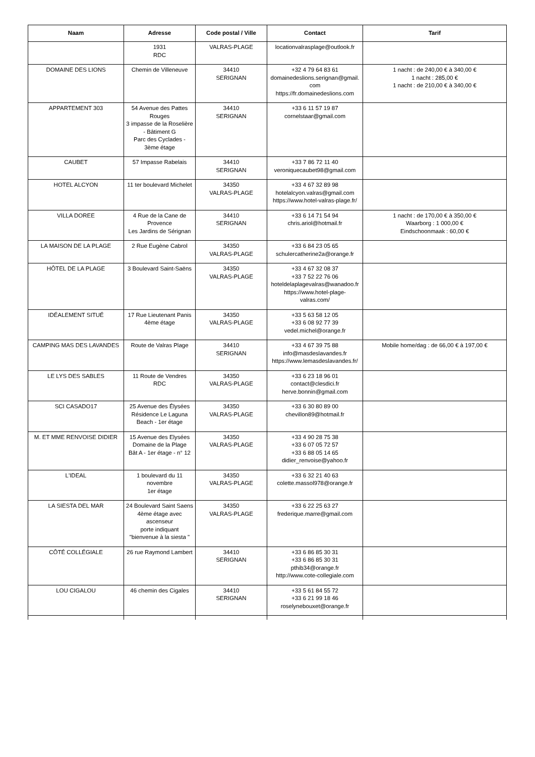| Naam | Adresse | Code postal / Ville | Contact | Tarif |
| --- | --- | --- | --- | --- |
| | 1931 RDC | VALRAS-PLAGE | locationvalrasplage@outlook.fr | |
| DOMAINE DES LIONS | Chemin de Villeneuve | 34410 SERIGNAN | +32 4 79 64 83 61 domainedeslions.serignan@gmail.com https://fr.domainedeslions.com | 1 nacht : de 240,00 € à 340,00 € 1 nacht : 285,00 € 1 nacht : de 210,00 € à 340,00 € |
| APPARTEMENT 303 | 54 Avenue des Pattes Rouges 3 impasse de la Roselière - Bâtiment G Parc des Cyclades - 3ème étage | 34410 SERIGNAN | +33 6 11 57 19 87 cornelstaar@gmail.com | |
| CAUBET | 57 Impasse Rabelais | 34410 SERIGNAN | +33 7 86 72 11 40 veroniquecaubet98@gmail.com | |
| HOTEL ALCYON | 11 ter boulevard Michelet | 34350 VALRAS-PLAGE | +33 4 67 32 89 98 hotelalcyon.valras@gmail.com https://www.hotel-valras-plage.fr/ | |
| VILLA DOREE | 4 Rue de la Cane de Provence Les Jardins de Sérignan | 34410 SERIGNAN | +33 6 14 71 54 94 chris.ariol@hotmail.fr | 1 nacht : de 170,00 € à 350,00 € Waarborg : 1 000,00 € Eindschoonmaak : 60,00 € |
| LA MAISON DE LA PLAGE | 2 Rue Eugène Cabrol | 34350 VALRAS-PLAGE | +33 6 84 23 05 65 schulercatherine2a@orange.fr | |
| HÔTEL DE LA PLAGE | 3 Boulevard Saint-Saëns | 34350 VALRAS-PLAGE | +33 4 67 32 08 37 +33 7 52 22 76 06 hoteldelaplagevalras@wanadoo.fr https://www.hotel-plage-valras.com/ | |
| IDÉALEMENT SITUÉ | 17 Rue Lieutenant Panis 4ème étage | 34350 VALRAS-PLAGE | +33 5 63 58 12 05 +33 6 08 92 77 39 vedel.michel@orange.fr | |
| CAMPING MAS DES LAVANDES | Route de Valras Plage | 34410 SERIGNAN | +33 4 67 39 75 88 info@masdeslavandes.fr https://www.lemasdeslavandes.fr/ | Mobile home/dag : de 66,00 € à 197,00 € |
| LE LYS DES SABLES | 11 Route de Vendres RDC | 34350 VALRAS-PLAGE | +33 6 23 18 96 01 contact@clesdici.fr herve.bonnin@gmail.com | |
| SCI CASADO17 | 25 Avenue des Élysées Résidence Le Laguna Beach - 1er étage | 34350 VALRAS-PLAGE | +33 6 30 80 89 00 chevillon89@hotmail.fr | |
| M. ET MME RENVOISE DIDIER | 15 Avenue des Elysées Domaine de la Plage Bât A - 1er étage - n° 12 | 34350 VALRAS-PLAGE | +33 4 90 28 75 38 +33 6 07 05 72 57 +33 6 88 05 14 65 didier_renvoise@yahoo.fr | |
| L'IDEAL | 1 boulevard du 11 novembre 1er étage | 34350 VALRAS-PLAGE | +33 6 32 21 40 63 colette.massol978@orange.fr | |
| LA SIESTA DEL MAR | 24 Boulevard Saint Saens 4ème étage avec ascenseur porte indiquant "bienvenue à la siesta " | 34350 VALRAS-PLAGE | +33 6 22 25 63 27 frederique.marre@gmail.com | |
| CÔTÉ COLLÉGIALE | 26 rue Raymond Lambert | 34410 SERIGNAN | +33 6 86 85 30 31 +33 6 86 85 30 31 pthib34@orange.fr http://www.cote-collegiale.com | |
| LOU CIGALOU | 46 chemin des Cigales | 34410 SERIGNAN | +33 5 61 84 55 72 +33 6 21 99 18 46 roselynebouxet@orange.fr | |